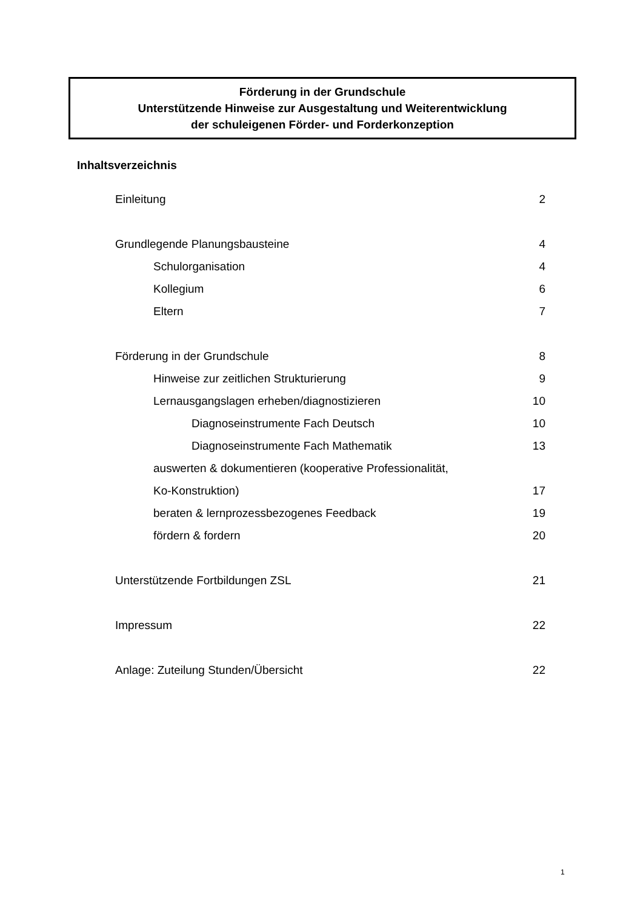Förderung in der Grundschule
Unterstützende Hinweise zur Ausgestaltung und Weiterentwicklung
der schuleigenen Förder- und Forderkonzeption
Inhaltsverzeichnis
Einleitung 2
Grundlegende Planungsbausteine 4
Schulorganisation 4
Kollegium 6
Eltern 7
Förderung in der Grundschule 8
Hinweise zur zeitlichen Strukturierung 9
Lernausgangslagen erheben/diagnostizieren 10
Diagnoseinstrumente Fach Deutsch 10
Diagnoseinstrumente Fach Mathematik 13
auswerten & dokumentieren (kooperative Professionalität,
Ko-Konstruktion) 17
beraten & lernprozessbezogenes Feedback 19
fördern & fordern 20
Unterstützende Fortbildungen ZSL 21
Impressum 22
Anlage: Zuteilung Stunden/Übersicht 22
1